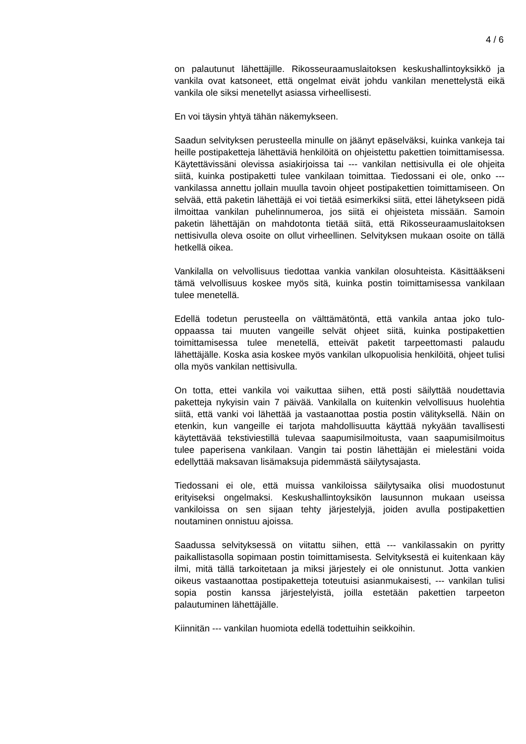4 / 6
on palautunut lähettäjille. Rikosseuraamuslaitoksen keskushallintoyksikkö ja vankila ovat katsoneet, että ongelmat eivät johdu vankilan menettelystä eikä vankila ole siksi menetellyt asiassa virheellisesti.
En voi täysin yhtyä tähän näkemykseen.
Saadun selvityksen perusteella minulle on jäänyt epäselväksi, kuinka vankeja tai heille postipaketteja lähettäviä henkilöitä on ohjeistettu pakettien toimittamisessa. Käytettävissäni olevissa asiakirjoissa tai --- vankilan nettisivulla ei ole ohjeita siitä, kuinka postipaketti tulee vankilaan toimittaa. Tiedossani ei ole, onko --- vankilassa annettu jollain muulla tavoin ohjeet postipakettien toimittamiseen. On selvää, että paketin lähettäjä ei voi tietää esimerkiksi siitä, ettei lähetykseen pidä ilmoittaa vankilan puhelinnumeroa, jos siitä ei ohjeisteta missään. Samoin paketin lähettäjän on mahdotonta tietää siitä, että Rikosseuraamuslaitoksen nettisivulla oleva osoite on ollut virheellinen. Selvityksen mukaan osoite on tällä hetkellä oikea.
Vankilalla on velvollisuus tiedottaa vankia vankilan olosuhteista. Käsittääkseni tämä velvollisuus koskee myös sitä, kuinka postin toimittamisessa vankilaan tulee menetellä.
Edellä todetun perusteella on välttämätöntä, että vankila antaa joko tulo-oppaassa tai muuten vangeille selvät ohjeet siitä, kuinka postipakettien toimittamisessa tulee menetellä, etteivät paketit tarpeettomasti palaudu lähettäjälle. Koska asia koskee myös vankilan ulkopuolisia henkilöitä, ohjeet tulisi olla myös vankilan nettisivulla.
On totta, ettei vankila voi vaikuttaa siihen, että posti säilyttää noudettavia paketteja nykyisin vain 7 päivää. Vankilalla on kuitenkin velvollisuus huolehtia siitä, että vanki voi lähettää ja vastaanottaa postia postin välityksellä. Näin on etenkin, kun vangeille ei tarjota mahdollisuutta käyttää nykyään tavallisesti käytettävää tekstiviestillä tulevaa saapumisilmoitusta, vaan saapumisilmoitus tulee paperisena vankilaan. Vangin tai postin lähettäjän ei mielestäni voida edellyttää maksavan lisämaksuja pidemmästä säilytysajasta.
Tiedossani ei ole, että muissa vankiloissa säilytysaika olisi muodostunut erityiseksi ongelmaksi. Keskushallintoyksikön lausunnon mukaan useissa vankiloissa on sen sijaan tehty järjestelyjä, joiden avulla postipakettien noutaminen onnistuu ajoissa.
Saadussa selvityksessä on viitattu siihen, että --- vankilassakin on pyritty paikallistasolla sopimaan postin toimittamisesta. Selvityksestä ei kuitenkaan käy ilmi, mitä tällä tarkoitetaan ja miksi järjestely ei ole onnistunut. Jotta vankien oikeus vastaanottaa postipaketteja toteutuisi asianmukaisesti, --- vankilan tulisi sopia postin kanssa järjestelyistä, joilla estetään pakettien tarpeeton palautuminen lähettäjälle.
Kiinnitän --- vankilan huomiota edellä todettuihin seikkoihin.